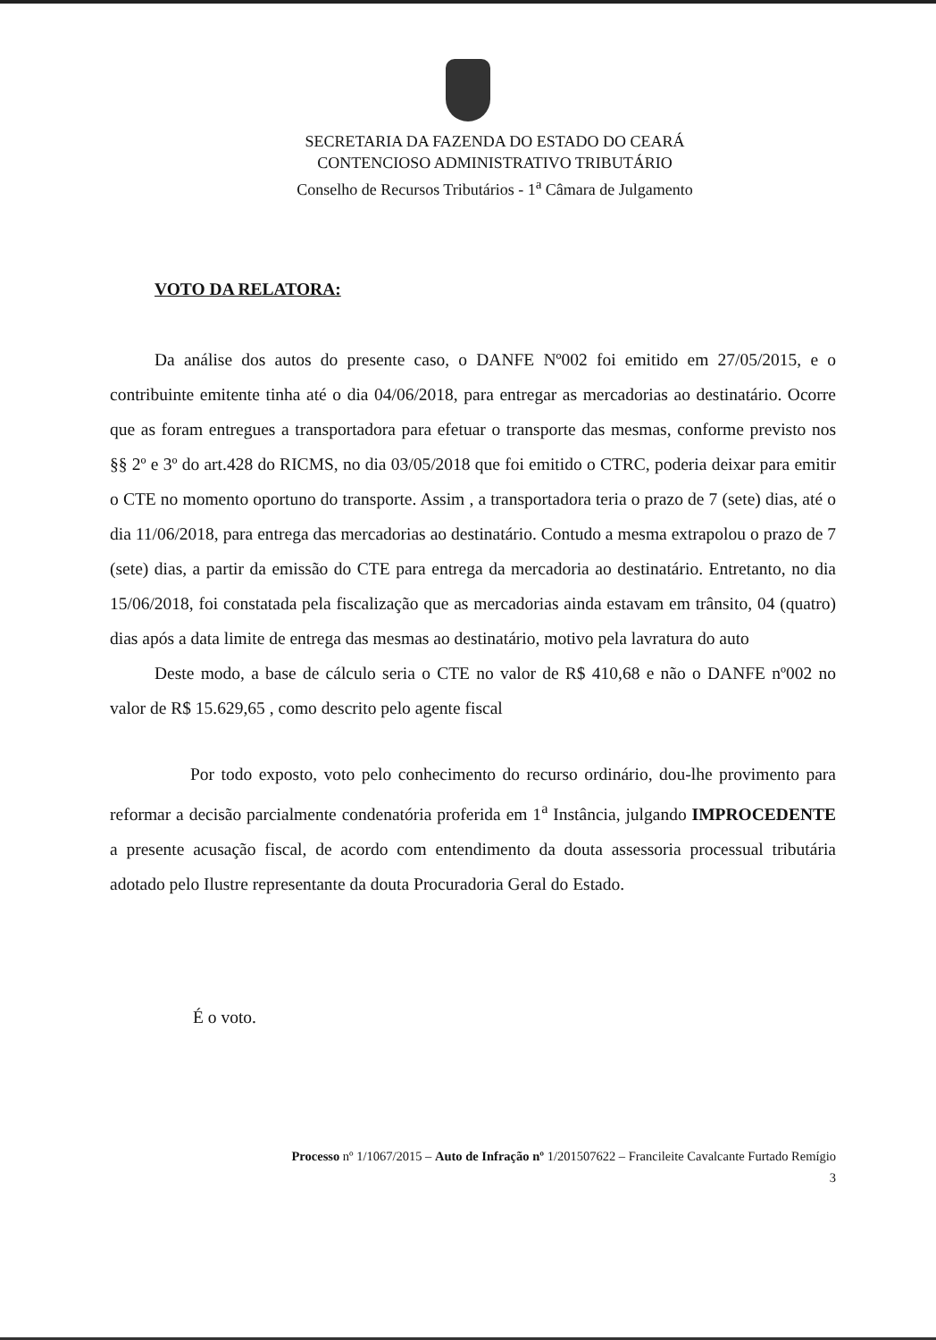SECRETARIA DA FAZENDA DO ESTADO DO CEARÁ
CONTENCIOSO ADMINISTRATIVO TRIBUTÁRIO
Conselho de Recursos Tributários - 1<sup>a</sup> Câmara de Julgamento
VOTO DA RELATORA:
Da análise dos autos do presente caso, o DANFE Nº002 foi emitido em 27/05/2015, e o contribuinte emitente tinha até o dia 04/06/2018, para entregar as mercadorias ao destinatário. Ocorre que as foram entregues a transportadora para efetuar o transporte das mesmas, conforme previsto nos §§ 2º e 3º do art.428 do RICMS, no dia 03/05/2018 que foi emitido o CTRC, poderia deixar para emitir o CTE no momento oportuno do transporte. Assim , a transportadora teria o prazo de 7 (sete) dias, até o dia 11/06/2018, para entrega das mercadorias ao destinatário. Contudo a mesma extrapolou o prazo de 7 (sete) dias, a partir da emissão do CTE para entrega da mercadoria ao destinatário. Entretanto, no dia 15/06/2018, foi constatada pela fiscalização que as mercadorias ainda estavam em trânsito, 04 (quatro) dias após a data limite de entrega das mesmas ao destinatário, motivo pela lavratura do auto
Deste modo, a base de cálculo seria o CTE no valor de R$ 410,68 e não o DANFE nº002 no valor de R$ 15.629,65 , como descrito pelo agente fiscal
Por todo exposto, voto pelo conhecimento do recurso ordinário, dou-lhe provimento para reformar a decisão parcialmente condenatória proferida em 1<sup>a</sup> Instância, julgando IMPROCEDENTE a presente acusação fiscal, de acordo com entendimento da douta assessoria processual tributária adotado pelo Ilustre representante da douta Procuradoria Geral do Estado.
É o voto.
Processo nº 1/1067/2015 – Auto de Infração nº 1/201507622 – Francileite Cavalcante Furtado Remígio
3